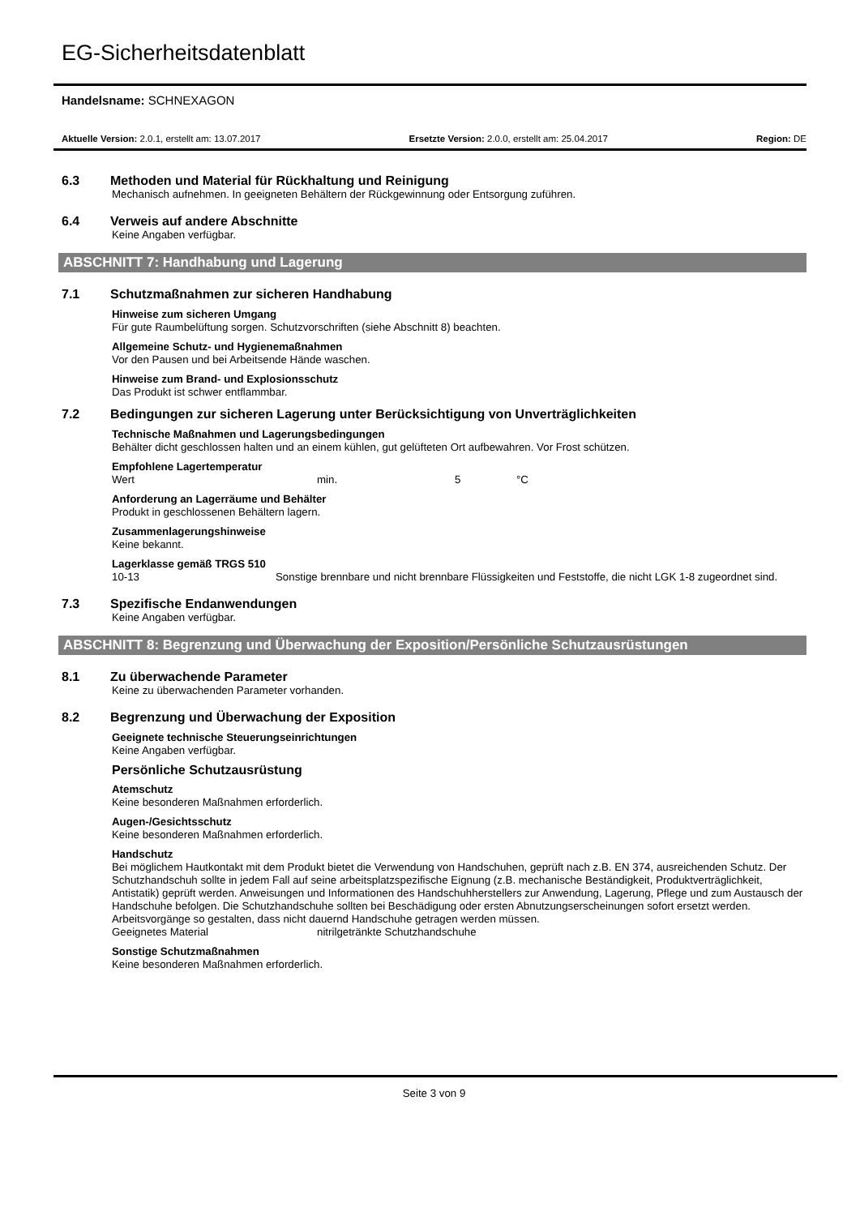EG-Sicherheitsdatenblatt
Handelsname: SCHNEXAGON
Aktuelle Version: 2.0.1, erstellt am: 13.07.2017 Ersetzte Version: 2.0.0, erstellt am: 25.04.2017 Region: DE
6.3 Methoden und Material für Rückhaltung und Reinigung
Mechanisch aufnehmen. In geeigneten Behältern der Rückgewinnung oder Entsorgung zuführen.
6.4 Verweis auf andere Abschnitte
Keine Angaben verfügbar.
ABSCHNITT 7: Handhabung und Lagerung
7.1 Schutzmaßnahmen zur sicheren Handhabung
Hinweise zum sicheren Umgang
Für gute Raumbelüftung sorgen. Schutzvorschriften (siehe Abschnitt 8) beachten.
Allgemeine Schutz- und Hygienemaßnahmen
Vor den Pausen und bei Arbeitsende Hände waschen.
Hinweise zum Brand- und Explosionsschutz
Das Produkt ist schwer entflammbar.
7.2 Bedingungen zur sicheren Lagerung unter Berücksichtigung von Unverträglichkeiten
Technische Maßnahmen und Lagerungsbedingungen
Behälter dicht geschlossen halten und an einem kühlen, gut gelüfteten Ort aufbewahren. Vor Frost schützen.
Empfohlene Lagertemperatur
Wert min. 5 °C
Anforderung an Lagerräume und Behälter
Produkt in geschlossenen Behältern lagern.
Zusammenlagerungshinweise
Keine bekannt.
Lagerklasse gemäß TRGS 510
10-13 Sonstige brennbare und nicht brennbare Flüssigkeiten und Feststoffe, die nicht LGK 1-8 zugeordnet sind.
7.3 Spezifische Endanwendungen
Keine Angaben verfügbar.
ABSCHNITT 8: Begrenzung und Überwachung der Exposition/Persönliche Schutzausrüstungen
8.1 Zu überwachende Parameter
Keine zu überwachenden Parameter vorhanden.
8.2 Begrenzung und Überwachung der Exposition
Geeignete technische Steuerungseinrichtungen
Keine Angaben verfügbar.
Persönliche Schutzausrüstung
Atemschutz
Keine besonderen Maßnahmen erforderlich.
Augen-/Gesichtsschutz
Keine besonderen Maßnahmen erforderlich.
Handschutz
Bei möglichem Hautkontakt mit dem Produkt bietet die Verwendung von Handschuhen, geprüft nach z.B. EN 374, ausreichenden Schutz. Der Schutzhandschuh sollte in jedem Fall auf seine arbeitsplatzspezifische Eignung (z.B. mechanische Beständigkeit, Produktverträglichkeit, Antistatik) geprüft werden. Anweisungen und Informationen des Handschuhherstellers zur Anwendung, Lagerung, Pflege und zum Austausch der Handschuhe befolgen. Die Schutzhandschuhe sollten bei Beschädigung oder ersten Abnutzungserscheinungen sofort ersetzt werden. Arbeitsvorgänge so gestalten, dass nicht dauernd Handschuhe getragen werden müssen.
Geeignetes Material nitrilgetränkte Schutzhandschuhe
Sonstige Schutzmaßnahmen
Keine besonderen Maßnahmen erforderlich.
Seite 3 von 9